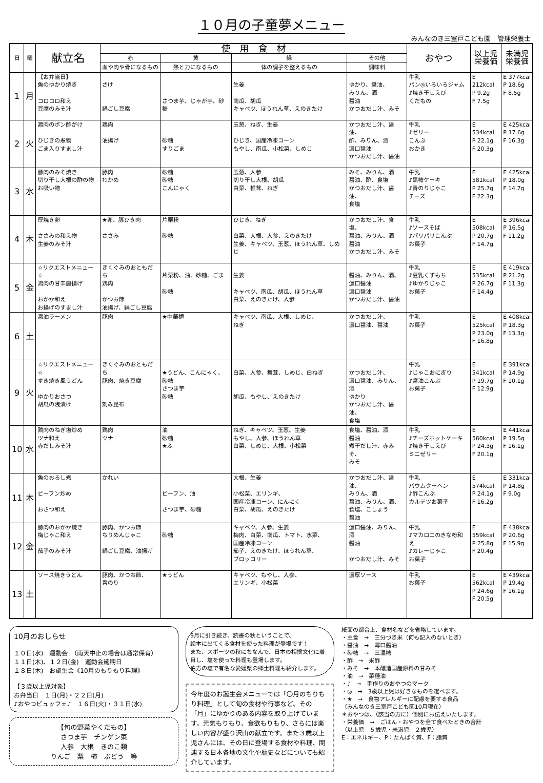１０月の子童夢メニュー
みんなのき三室戸こども園　管理栄養士
| 日 | 曜 | 献立名 | 使 用 食 材 | | | | おやつ | 以上児 栄養価 | 未満児 栄養価 |
| --- | --- | --- | --- | --- | --- | --- | --- | --- | --- |
| | | | 赤 | 黄 | 緑 | その他 | | | |
| | | | 血や肉や骨になるもの | 熱と力になるもの | 体の調子を整えるもの | 調味料 | | | |
| 1 | 月 | 【お弁当日】 魚のゆかり焼き コロコロ和え 豆腐のみそ汁 | さけ 絹ごし豆腐 | さつま芋、じゃが芋、砂糖 | 生姜 南瓜、胡瓜 キャベツ、ほうれん草、えのきたけ | ゆかり、醤油、 みりん、酒 醤油 かつおだし汁、みそ | 牛乳 パン◎いろいろジャム ♪焼き干しえび くだもの | E 212kcal P 9.2g F 7.5g | E 377kcal P 18.6g F 8.5g |
| 2 | 火 | 鶏肉のポン酢がけ ひじきの煮物 ごま入りすまし汁 | 鶏肉 油揚げ | 砂糖 すりごま | 玉葱、ねぎ、生姜 ひじき、国産冷凍コーン もやし、南瓜、小松菜、しめじ | かつおだし汁、醤油、 酢、みりん、酒 濃口醤油 かつおだし汁、醤油 | 牛乳 ♪ゼリー こんぶ おかき | E 534kcal P 22.1g F 20.3g | E 425kcal P 17.6g F 16.3g |
| 3 | 水 | 豚肉のみそ焼き 切り干し大根の酢の物 お吸い物 | 豚肉 わかめ | 砂糖 砂糖 こんにゃく | 玉葱、人参 切り干し大根、胡瓜 白菜、椎茸、ねぎ | みそ、みりん、酒 醤油、酢、食塩 かつおだし汁、醤油、 食塩 | 牛乳 ♪黒糖ケーキ ♪青のりじゃこ チーズ | E 581kcal P 25.7g F 22.3g | E 425kcal P 18.0g F 14.7g |
| 4 | 木 | 厚焼き卵 ささみの和え物 生姜のみそ汁 | ★卵、豚ひき肉 ささみ | 片栗粉 砂糖 | ひじき、ねぎ 白菜、大根、人参、えのきたけ 生姜、キャベツ、玉葱、ほうれん草、しめじ | かつおだし汁、食塩、 醤油、みりん、酒 醤油 かつおだし汁、みそ | 牛乳 ♪ソースそば ♪パリパリこんぶ お菓子 | E 508kcal P 20.7g F 14.7g | E 396kcal P 16.5g F 11.2g |
| 5 | 金 | ☆リクエストメニュー☆ 鶏肉の甘辛唐揚げ おかか和え お揚げのすまし汁 | きくぐみのおともだち 鶏肉 かつお節 油揚げ、絹ごし豆腐 | 片栗粉、油、砂糖、ごま 砂糖 | 生姜 キャベツ、南瓜、胡瓜、ほうれん草 白菜、えのきたけ、人参 | 醤油、みりん、酒、 濃口醤油 濃口醤油 かつおだし汁、醤油 | 牛乳 ♪豆乳くずもち ♪ゆかりじゃこ お菓子 | E 535kcal P 26.7g F 14.4g | E 419kcal P 21.2g F 11.3g |
| 6 | 土 | 醤油ラーメン | 豚肉 | ★中華麺 | キャベツ、南瓜、大根、しめじ、 ねぎ | かつおだし汁、 濃口醤油、醤油 | 牛乳 お菓子 | E 525kcal P 23.0g F 16.8g | E 408kcal P 18.3g F 13.3g |
| 9 | 火 | ☆リクエストメニュー☆ すき焼き風うどん ゆかりおさつ 胡瓜の浅漬け | きくぐみのおともだち 豚肉、焼き豆腐 刻み昆布 | ★うどん、こんにゃく、 砂糖 さつま芋 砂糖 | 白菜、人参、舞茸、しめじ、白ねぎ 胡瓜、もやし、えのきたけ | かつおだし汁、 濃口醤油、みりん、酒 ゆかり かつおだし汁、醤油、 食塩 | 牛乳 ♪じゃこおにぎり ♪醤油こんぶ お菓子 | E 541kcal P 19.7g F 12.9g | E 391kcal P 14.9g F 10.1g |
| 10 | 水 | 鶏肉のねぎ塩炒め ツナ和え 赤だしみそ汁 | 鶏肉 ツナ | 油 砂糖 ★ふ | ねぎ、キャベツ、玉葱、生姜 もやし、人参、ほうれん草 白菜、しめじ、大根、小松菜 | 食塩、醤油、酒 醤油 煮干だし汁、赤みそ、 みそ | 牛乳 ♪チーズホットケーキ ♪焼き干しえび ミニゼリー | E 560kcal P 24.3g F 20.1g | E 441kcal P 19.5g F 16.1g |
| 11 | 木 | 魚のおろし煮 ビーフン炒め おさつ和え | かれい | ビーフン、油 さつま芋、砂糖 | 大根、生姜 小松菜、エリンギ、 国産冷凍コーン、にんにく 白菜、胡瓜、えのきたけ | かつおだし汁、醤油、 みりん、酒 醤油、みりん、酒、 食塩、こしょう 醤油 | 牛乳 バウムクーヘン ♪酢こんぶ カルテツお菓子 | E 574kcal P 24.1g F 16.2g | E 331kcal P 14.8g F 9.0g |
| 12 | 金 | 豚肉のおかか焼き 梅じゃこ和え 茄子のみそ汁 | 豚肉、かつお節 ちりめんじゃこ 絹ごし豆腐、油揚げ | 砂糖 | キャベツ、人参、生姜 梅肉、白菜、南瓜、トマト、水菜、 国産冷凍コーン 茄子、えのきたけ、ほうれん草、 ブロッコリー | 濃口醤油、みりん、酒 醤油 かつおだし汁、みそ | 牛乳 ♪マカロニのきな粉和え ♪カレーじゃこ お菓子 | E 559kcal P 25.8g F 20.4g | E 438kcal P 20.6g F 15.9g |
| 13 | 土 | ソース焼きうどん | 豚肉、かつお節、 青のり | ★うどん | キャベツ、もやし、人参、 エリンギ、小松菜 | 濃厚ソース | 牛乳 お菓子 | E 562kcal P 24.6g F 20.5g | E 439kcal P 19.4g F 16.1g |
10月のおしらせ
１０日(水)　運動会　（雨天中止の場合は通常保育）
１１日(木)、１２日(金)　運動会延期日
１８日(木)　お誕生会《10月のもりもり料理》
【３歳以上児対象】
お弁当日　１日(月)・２２日(月)
♪おやつビュッフェ♪　１６日(火)・３１日(水)
【旬の野菜やくだもの】
さつま芋　チンゲン菜
人参　大根　きのこ類
りんご　梨　柿　ぶどう　等
9月に引き続き、読書の秋ということで、
絵本に出てくる食材を使った料理が登場です！
また、スポーツの秋にちなんで、日本の相撲文化に着目し、塩を使った料理も登場します。
伯方の塩で有名な愛媛県の郷土料理も紹介します。
今年度のお誕生会メニューでは「〇月のもりもり料理」として旬の食材や行事など、その「月」にゆかりのある内容を取り上げています。元気もりもり、食欲もりもり、さらには楽しい内容が盛り沢山の献立です。また３歳以上児さんには、その日に登場する食材や料理、関連する日本各地の文化や歴史などについても紹介しています。
紙面の都合上、食材名などを省略しています。
・主食　→　三分づき米（何も記入のないとき）
・醤油　→　薄口醤油
・砂糖　→　三温糖
・酢　→　米酢
・みそ　→　本醸造国産原料の甘みそ
・油　→　菜種油
・♪　→　手作りのおやつのマーク
・◎　→　3歳以上児は好きなものを選べます。
・★　→　食物アレルギーに配慮を要する食品
（みんなのき三室戸こども園10月現在）
＊おやつは、（該当の方に）個別にお伝えいたします。
・栄養価　→　ごはん・おやつを全て食べたときの合計
（以上児　５歳児・未満児　２歳児）
E：エネルギー、P：たんぱく質、F：脂質